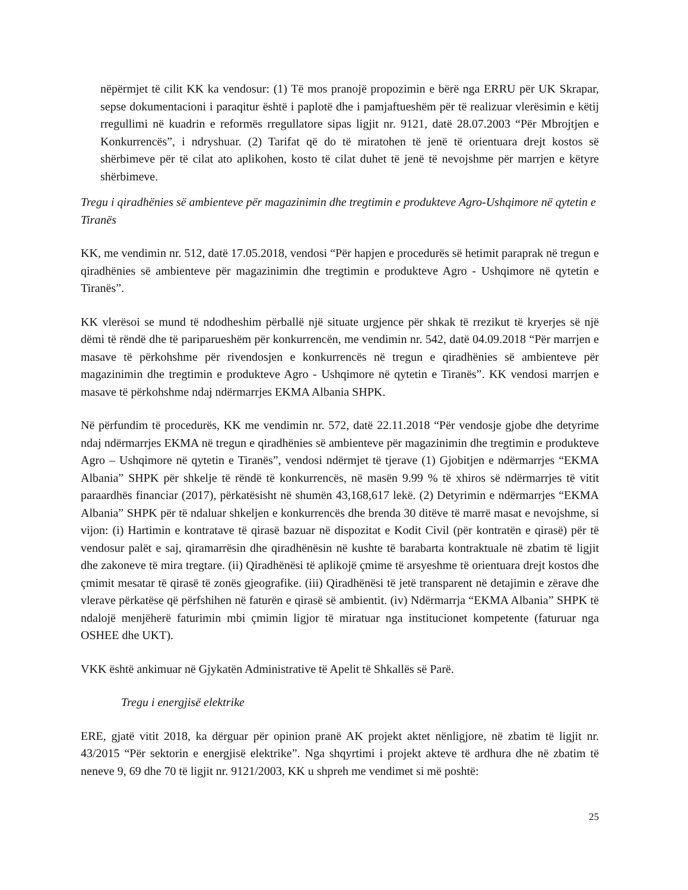nëpërmjet të cilit KK ka vendosur: (1) Të mos pranojë propozimin e bërë nga ERRU për UK Skrapar, sepse dokumentacioni i paraqitur është i paplotë dhe i pamjaftueshëm për të realizuar vlerësimin e këtij rregullimi në kuadrin e reformës rregullatore sipas ligjit nr. 9121, datë 28.07.2003 “Për Mbrojtjen e Konkurrencës”, i ndryshuar. (2) Tarifat që do të miratohen të jenë të orientuara drejt kostos së shërbimeve për të cilat ato aplikohen, kosto të cilat duhet të jenë të nevojshme për marrjen e këtyre shërbimeve.
Tregu i qiradhënies së ambienteve për magazinimin dhe tregtimin e produkteve Agro-Ushqimore në qytetin e Tiranës
KK, me vendimin nr. 512, datë 17.05.2018, vendosi “Për hapjen e procedurës së hetimit paraprak në tregun e qiradhënies së ambienteve për magazinimin dhe tregtimin e produkteve Agro - Ushqimore në qytetin e Tiranës”.
KK vlerësoi se mund të ndodheshim përballë një situate urgjence për shkak të rrezikut të kryerjes së një dëmi të rëndë dhe të pariparueshëm për konkurrencën, me vendimin nr. 542, datë 04.09.2018 “Për marrjen e masave të përkohshme për rivendosjen e konkurrencës në tregun e qiradhënies së ambienteve për magazinimin dhe tregtimin e produkteve Agro - Ushqimore në qytetin e Tiranës”. KK vendosi marrjen e masave të përkohshme ndaj ndërmarrjes EKMA Albania SHPK.
Në përfundim të procedurës, KK me vendimin nr. 572, datë 22.11.2018 “Për vendosje gjobe dhe detyrime ndaj ndërmarrjes EKMA në tregun e qiradhënies së ambienteve për magazinimin dhe tregtimin e produkteve Agro – Ushqimore në qytetin e Tiranës”, vendosi ndërmjet të tjerave (1) Gjobitjen e ndërmarrjes “EKMA Albania” SHPK për shkelje të rëndë të konkurrencës, në masën 9.99 % të xhiros së ndërmarrjes të vitit paraardhës financiar (2017), përkatësisht në shumën 43,168,617 lekë. (2) Detyrimin e ndërmarrjes “EKMA Albania” SHPK për të ndaluar shkeljen e konkurrencës dhe brenda 30 ditëve të marrë masat e nevojshme, si vijon: (i) Hartimin e kontratave të qirasë bazuar në dispozitat e Kodit Civil (për kontratën e qirasë) për të vendosur palët e saj, qiramarrësin dhe qiradhënësin në kushte të barabarta kontraktuale në zbatim të ligjit dhe zakoneve të mira tregtare. (ii) Qiradhënësi të aplikojë çmime të arsyeshme të orientuara drejt kostos dhe çmimit mesatar të qirasë të zonës gjeografike. (iii) Qiradhënësi të jetë transparent në detajimin e zërave dhe vlerave përkatëse që përfshihen në faturën e qirasë së ambientit. (iv) Ndërmarrja “EKMA Albania” SHPK të ndalojë menjëherë faturimin mbi çmimin ligjor të miratuar nga institucionet kompetente (faturuar nga OSHEE dhe UKT).
VKK është ankimuar në Gjykatën Administrative të Apelit të Shkallës së Parë.
Tregu i energjisë elektrike
ERE, gjatë vitit 2018, ka dërguar për opinion pranë AK projekt aktet nënligjore, në zbatim të ligjit nr. 43/2015 “Për sektorin e energjisë elektrike”. Nga shqyrtimi i projekt akteve të ardhura dhe në zbatim të neneve 9, 69 dhe 70 të ligjit nr. 9121/2003, KK u shpreh me vendimet si më poshtë:
25